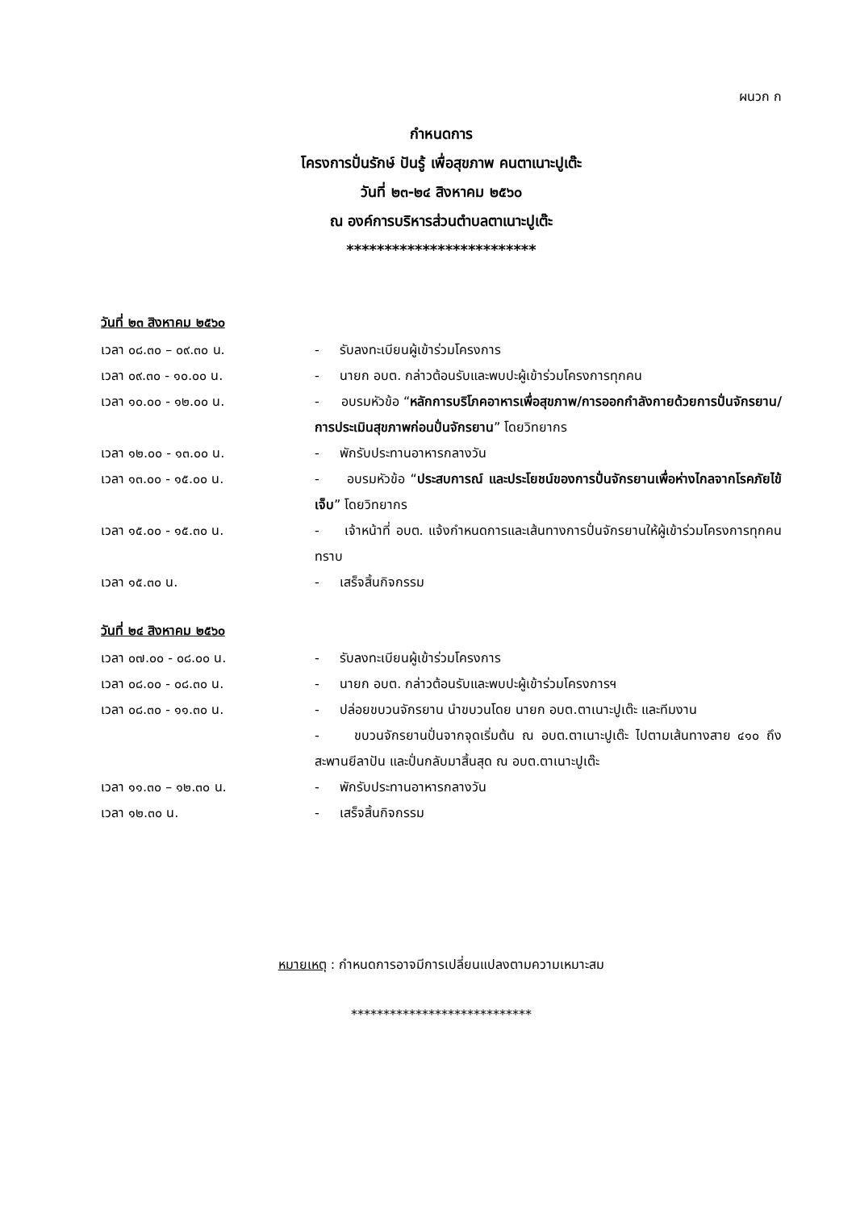ผนวก ก
กำหนดการ
โครงการปั่นรักษ์ ปันรู้ เพื่อสุขภาพ คนตาเนาะปูเต๊ะ
วันที่ ๒๓-๒๔ สิงหาคม ๒๕๖๐
ณ องค์การบริหารส่วนตำบลตาเนาะปูเต๊ะ
*************************
วันที่ ๒๓ สิงหาคม ๒๕๖๐
เวลา ๐๘.๓๐ – ๐๙.๓๐ น. - รับลงทะเบียนผู้เข้าร่วมโครงการ
เวลา ๐๙.๓๐ - ๑๐.๐๐ น. - นายก อบต. กล่าวต้อนรับและพบปะผู้เข้าร่วมโครงการทุกคน
เวลา ๑๐.๐๐ - ๑๒.๐๐ น. - อบรมหัวข้อ “หลักการบริโภคอาหารเพื่อสุขภาพ/การออกกำลังกายด้วยการปั่นจักรยาน/การประเมินสุขภาพก่อนปั่นจักรยาน” โดยวิทยากร
เวลา ๑๒.๐๐ - ๑๓.๐๐ น. - พักรับประทานอาหารกลางวัน
เวลา ๑๓.๐๐ - ๑๕.๐๐ น. - อบรมหัวข้อ “ประสบการณ์ และประโยชน์ของการปั่นจักรยานเพื่อห่างไกลจากโรคภัยไข้เจ็บ” โดยวิทยากร
เวลา ๑๕.๐๐ - ๑๕.๓๐ น. - เจ้าหน้าที่ อบต. แจ้งกำหนดการและเส้นทางการปั่นจักรยานให้ผู้เข้าร่วมโครงการทุกคนทราบ
เวลา ๑๕.๓๐ น. - เสร็จสิ้นกิจกรรม
วันที่ ๒๔ สิงหาคม ๒๕๖๐
เวลา ๐๗.๐๐ - ๐๘.๐๐ น. - รับลงทะเบียนผู้เข้าร่วมโครงการ
เวลา ๐๘.๐๐ - ๐๘.๓๐ น. - นายก อบต. กล่าวต้อนรับและพบปะผู้เข้าร่วมโครงการฯ
เวลา ๐๘.๓๐ - ๑๑.๓๐ น. - ปล่อยขบวนจักรยาน นำขบวนโดย นายก อบต.ตาเนาะปูเต๊ะ และทีมงาน
- ขบวนจักรยานปั่นจากจุดเริ่มต้น ณ อบต.ตาเนาะปูเต๊ะ ไปตามเส้นทางสาย ๔๑๐ ถึง สะพานยีลาปัน และปั่นกลับมาสิ้นสุด ณ อบต.ตาเนาะปูเต๊ะ
เวลา ๑๑.๓๐ – ๑๒.๓๐ น. - พักรับประทานอาหารกลางวัน
เวลา ๑๒.๓๐ น. - เสร็จสิ้นกิจกรรม
หมายเหตุ : กำหนดการอาจมีการเปลี่ยนแปลงตามความเหมาะสม
****************************